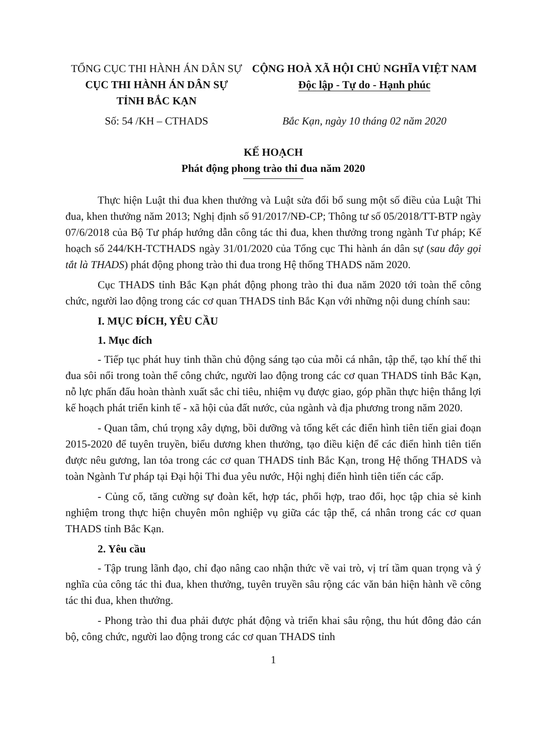TỔNG CỤC THI HÀNH ÁN DÂN SỰ
CỤC THI HÀNH ÁN DÂN SỰ
TỈNH BẮC KẠN
CỘNG HOÀ XÃ HỘI CHỦ NGHĨA VIỆT NAM
Độc lập - Tự do - Hạnh phúc
Số: 54 /KH – CTHADS Bắc Kạn, ngày 10 tháng 02 năm 2020
KẾ HOẠCH
Phát động phong trào thi đua năm 2020
Thực hiện Luật thi đua khen thưởng và Luật sửa đổi bổ sung một số điều của Luật Thi đua, khen thưởng năm 2013; Nghị định số 91/2017/NĐ-CP; Thông tư số 05/2018/TT-BTP ngày 07/6/2018 của Bộ Tư pháp hướng dẫn công tác thi đua, khen thưởng trong ngành Tư pháp; Kế hoạch số 244/KH-TCTHADS ngày 31/01/2020 của Tổng cục Thi hành án dân sự (sau đây gọi tắt là THADS) phát động phong trào thi đua trong Hệ thống THADS năm 2020.
Cục THADS tỉnh Bắc Kạn phát động phong trào thi đua năm 2020 tới toàn thể công chức, người lao động trong các cơ quan THADS tỉnh Bắc Kạn với những nội dung chính sau:
I. MỤC ĐÍCH, YÊU CẦU
1. Mục đích
- Tiếp tục phát huy tinh thần chủ động sáng tạo của mỗi cá nhân, tập thể, tạo khí thế thi đua sôi nổi trong toàn thể công chức, người lao động trong các cơ quan THADS tỉnh Bắc Kạn, nỗ lực phấn đấu hoàn thành xuất sắc chỉ tiêu, nhiệm vụ được giao, góp phần thực hiện thắng lợi kế hoạch phát triển kinh tế - xã hội của đất nước, của ngành và địa phương trong năm 2020.
- Quan tâm, chú trọng xây dựng, bồi dưỡng và tổng kết các điển hình tiên tiến giai đoạn 2015-2020 để tuyên truyền, biểu dương khen thưởng, tạo điều kiện để các điển hình tiên tiến được nêu gương, lan tỏa trong các cơ quan THADS tỉnh Bắc Kạn, trong Hệ thống THADS và toàn Ngành Tư pháp tại Đại hội Thi đua yêu nước, Hội nghị điển hình tiên tiến các cấp.
- Củng cố, tăng cường sự đoàn kết, hợp tác, phối hợp, trao đổi, học tập chia sẻ kinh nghiệm trong thực hiện chuyên môn nghiệp vụ giữa các tập thể, cá nhân trong các cơ quan THADS tỉnh Bắc Kạn.
2. Yêu cầu
- Tập trung lãnh đạo, chỉ đạo nâng cao nhận thức về vai trò, vị trí tầm quan trọng và ý nghĩa của công tác thi đua, khen thưởng, tuyên truyền sâu rộng các văn bản hiện hành về công tác thi đua, khen thưởng.
- Phong trào thi đua phải được phát động và triển khai sâu rộng, thu hút đông đảo cán bộ, công chức, người lao động trong các cơ quan THADS tỉnh
1